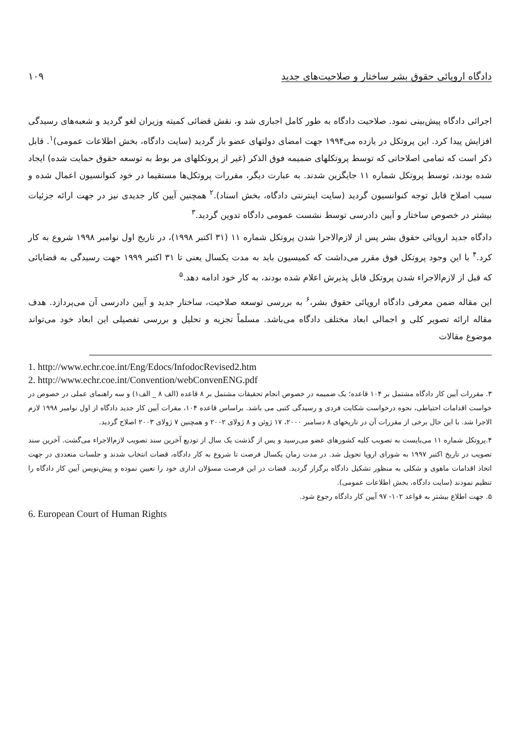دادگاه اروپائی حقوق بشر ساختار و صلاحیت‌های جدید ۱۰۹
اجرائی دادگاه پیش‌بینی نمود. صلاحیت دادگاه به طور کامل اجباری شد و، نقش قضائی کمیته وزیران لغو گردید و شعبه‌های رسیدگی افزایش پیدا کرد. این پروتکل در یازده می۱۹۹۴ جهت امضای دولتهای عضو باز گردید (سایت دادگاه، بخش اطلاعات عمومی)<sup>۱</sup>. قابل ذکر است که تمامی اصلاحاتی که توسط پروتکلهای ضمیمه فوق الذکر (غیر از پروتکلهای مر بوط به توسعه حقوق حمایت شده) ایجاد شده بودند، توسط پروتکل شماره ۱۱ جایگزین شدند. به عبارت دیگر، مقررات پروتکل‌ها مستقیما در خود کنوانسیون اعمال شده و سبب اصلاح قابل توجه کنوانسیون گردید (سایت اینترنتی دادگاه، بخش اسناد).<sup>۲</sup> همچنین آیین کار جدیدی نیز در جهت ارائه جزئیات بیشتر در خصوص ساختار و آیین دادرسی توسط نشست عمومی دادگاه تدوین گردید.<sup>۳</sup>
دادگاه جدید اروپائی حقوق بشر پس از لازم‌الاجرا شدن پروتکل شماره ۱۱ (۳۱ اکتبر ۱۹۹۸)، در تاریخ اول نوامبر ۱۹۹۸ شروع به کار کرد.<sup>۴</sup> با این وجود پروتکل فوق مقرر می‌داشت که کمیسیون باید به مدت یکسال یعنی تا ۳۱ اکتبر ۱۹۹۹ جهت رسیدگی به قضایائی که قبل از لازم‌الاجراء شدن پروتکل قابل پذیرش اعلام شده بودند، به کار خود ادامه دهد.<sup>۵</sup>
این مقاله ضمن معرفی دادگاه اروپائی حقوق بشر،<sup>۶</sup> به بررسی توسعه صلاحیت، ساختار جدید و آیین دادرسی آن می‌پردازد. هدف مقاله ارائه تصویر کلی و اجمالی ابعاد مختلف دادگاه می‌باشد. مسلماً تجزیه و تحلیل و بررسی تفصیلی این ابعاد خود می‌تواند موضوع مقالات
1. http://www.echr.coe.int/Eng/Edocs/InfodocRevised2.htm
2. http://www.echr.coe.int/Convention/webConvenENG.pdf
۳. مقررات آیین کار دادگاه مشتمل بر ۱۰۴ قاعده؛ یک ضمیمه در خصوص انجام تحقیقات مشتمل بر ۸ قاعده (الف ۸ _ الف۱) و سه راهنمای عملی در خصوص در خواست اقدامات احتیاطی، نحوه درخواست شکایت فردی و رسیدگی کتبی می باشد. براساس قاعده ۱۰۴، مقرات آیین کار جدید دادگاه از اول نوامبر ۱۹۹۸ لازم الاجرا شد. با این حال برخی از مقررات آن در تاریخهای ۸ دسامبر ۲۰۰۰، ۱۷ ژوئن و ۸ ژولای ۲۰۰۲ و همچنین ۷ ژولای ۲۰۰۳ اصلاح گردید.
۴.پروتکل شماره ۱۱ می‌بایست به تصویب کلیه کشورهای عضو می‌رسید و پس از گذشت یک سال از تودیع آخرین سند تصویب لازم‌الاجراء می‌گشت. آخرین سند تصویب در تاریخ اکتبر ۱۹۹۷ به شورای اروپا تحویل شد. در مدت زمان یکسال فرصت تا شروع به کار دادگاه، قضات انتخاب شدند و جلسات متعددی در جهت اتخاذ اقدامات ماهوی و شکلی به منظور تشکیل دادگاه برگزار گردید. قضات در این فرصت مسؤلان اداری خود را تعیین نموده و پیش‌نویس آیین کار دادگاه را تنظیم نمودند (سایت دادگاه، بخش اطلاعات عمومی).
۵. جهت اطلاع بیشتر به قواعد ۱۰۲- ۹۷ آیین کار دادگاه رجوع شود.
6. European Court of Human Rights